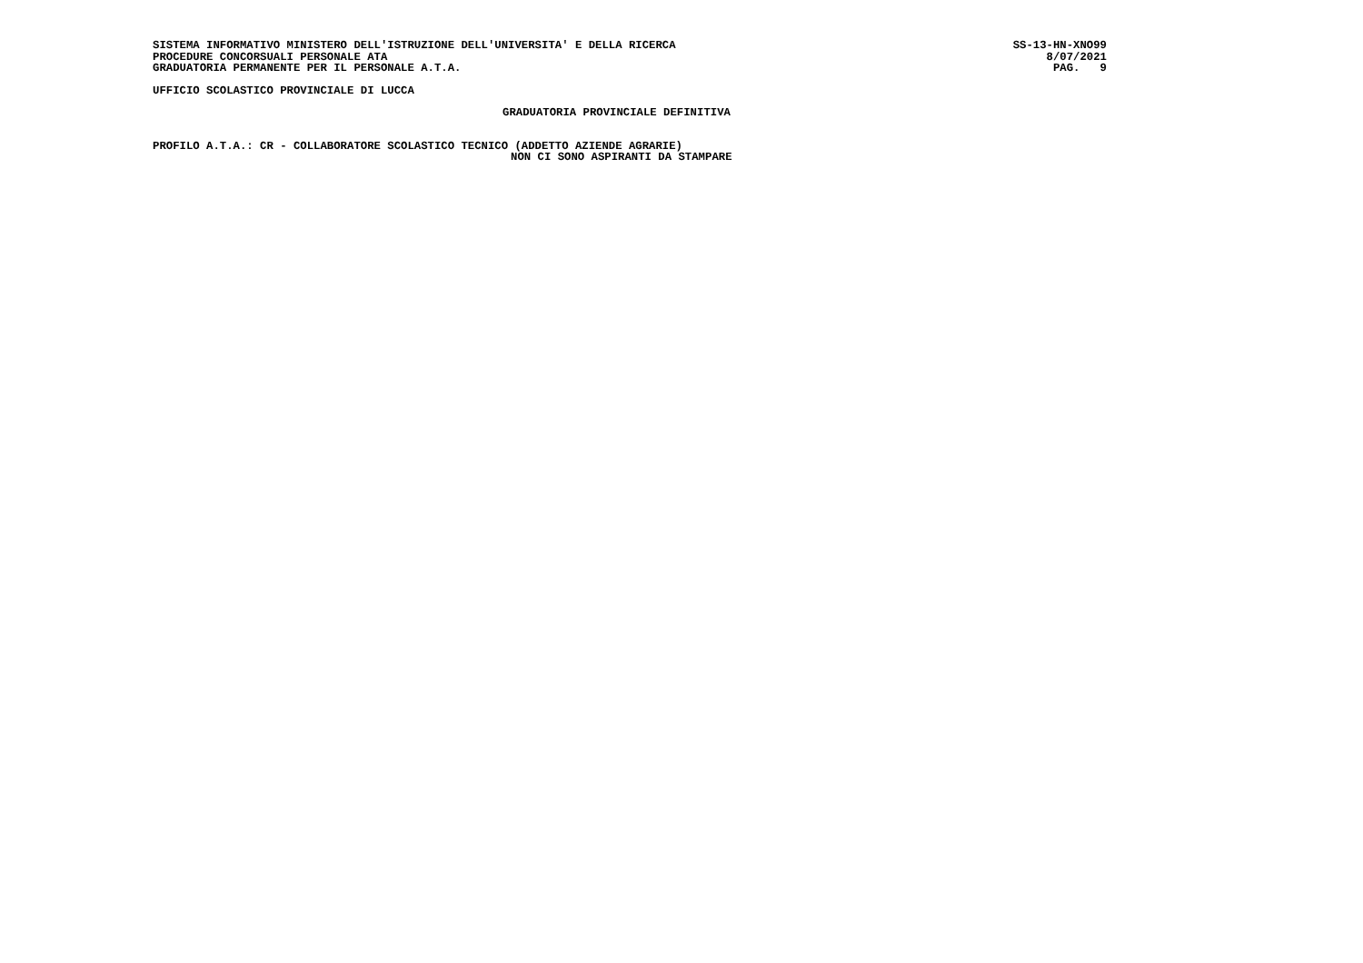SISTEMA INFORMATIVO MINISTERO DELL'ISTRUZIONE DELL'UNIVERSITA' E DELLA RICERCA
PROCEDURE CONCORSUALI PERSONALE ATA
GRADUATORIA PERMANENTE PER IL PERSONALE A.T.A.
SS-13-HN-XNO99
8/07/2021
PAG. 9
UFFICIO SCOLASTICO PROVINCIALE DI LUCCA
GRADUATORIA PROVINCIALE DEFINITIVA
PROFILO A.T.A.: CR - COLLABORATORE SCOLASTICO TECNICO (ADDETTO AZIENDE AGRARIE)
NON CI SONO ASPIRANTI DA STAMPARE